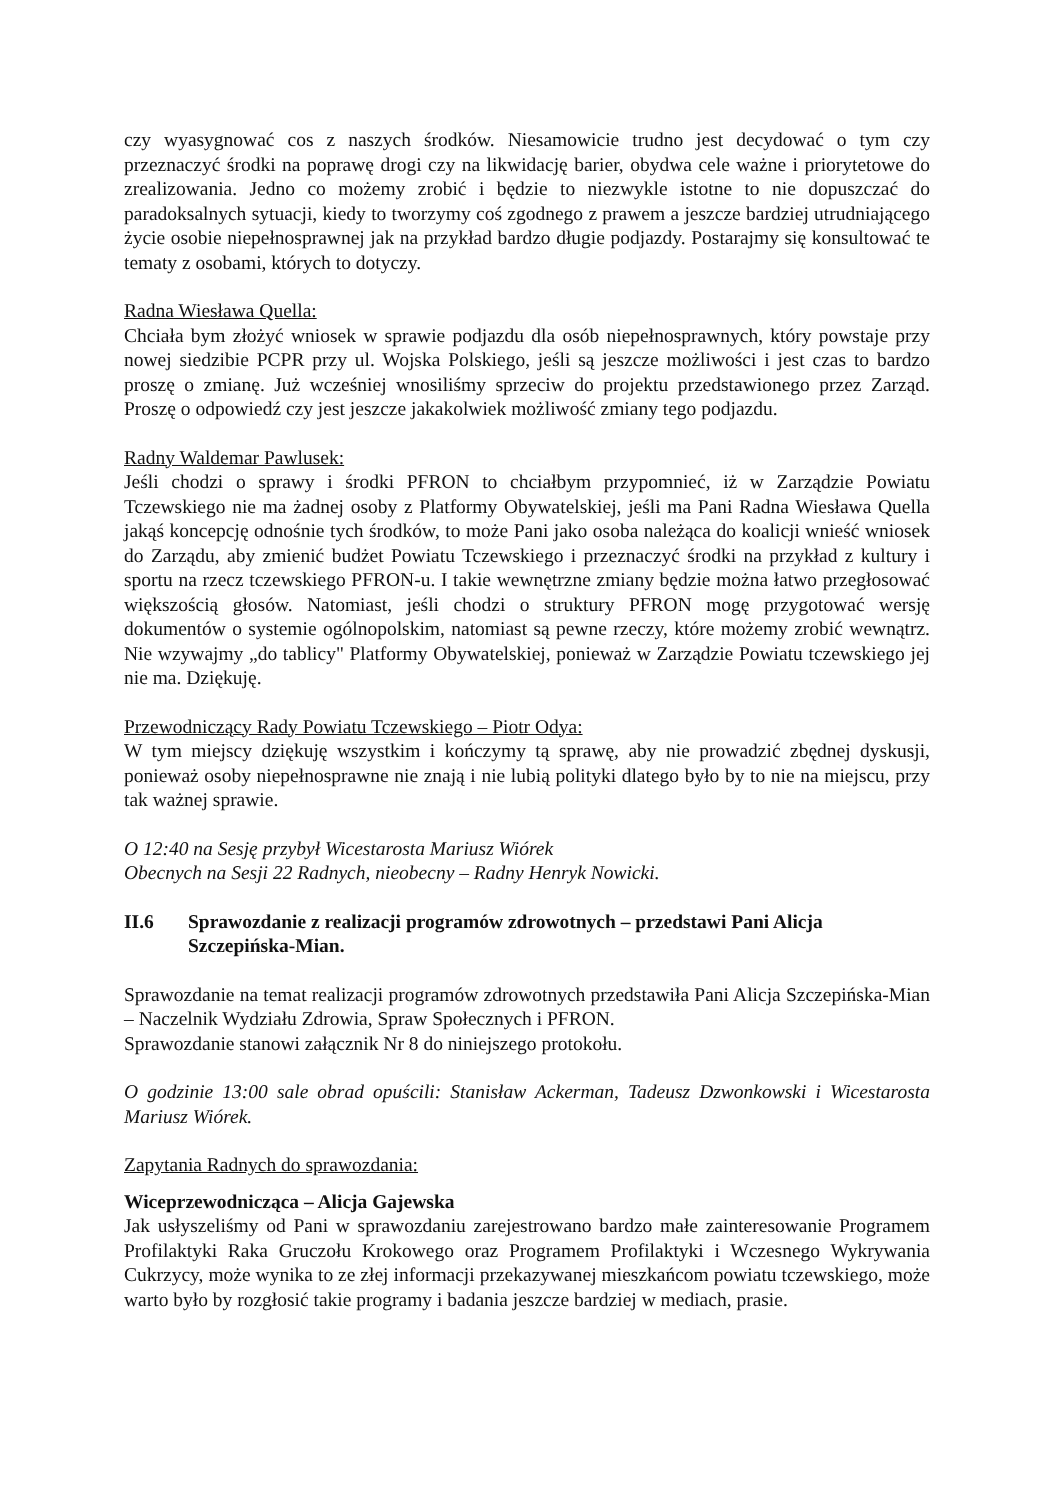czy wyasygnować cos z naszych środków. Niesamowicie trudno jest decydować o tym czy przeznaczyć środki na poprawę drogi czy na likwidację barier, obydwa cele ważne i priorytetowe do zrealizowania. Jedno co możemy zrobić i będzie to niezwykle istotne to nie dopuszczać do paradoksalnych sytuacji, kiedy to tworzymy coś zgodnego z prawem a jeszcze bardziej utrudniającego życie osobie niepełnosprawnej jak na przykład bardzo długie podjazdy. Postarajmy się konsultować te tematy z osobami, których to dotyczy.
Radna Wiesława Quella:
Chciała bym złożyć wniosek w sprawie podjazdu dla osób niepełnosprawnych, który powstaje przy nowej siedzibie PCPR przy ul. Wojska Polskiego, jeśli są jeszcze możliwości i jest czas to bardzo proszę o zmianę. Już wcześniej wnosiliśmy sprzeciw do projektu przedstawionego przez Zarząd. Proszę o odpowiedź czy jest jeszcze jakakolwiek możliwość zmiany tego podjazdu.
Radny Waldemar Pawlusek:
Jeśli chodzi o sprawy i środki PFRON to chciałbym przypomnieć, iż w Zarządzie Powiatu Tczewskiego nie ma żadnej osoby z Platformy Obywatelskiej, jeśli ma Pani Radna Wiesława Quella jakąś koncepcję odnośnie tych środków, to może Pani jako osoba należąca do koalicji wnieść wniosek do Zarządu, aby zmienić budżet Powiatu Tczewskiego i przeznaczyć środki na przykład z kultury i sportu na rzecz tczewskiego PFRON-u. I takie wewnętrzne zmiany będzie można łatwo przegłosować większością głosów. Natomiast, jeśli chodzi o struktury PFRON mogę przygotować wersję dokumentów o systemie ogólnopolskim, natomiast są pewne rzeczy, które możemy zrobić wewnątrz. Nie wzywajmy „do tablicy" Platformy Obywatelskiej, ponieważ w Zarządzie Powiatu tczewskiego jej nie ma. Dziękuję.
Przewodniczący Rady Powiatu Tczewskiego – Piotr Odya:
W tym miejscy dziękuję wszystkim i kończymy tą sprawę, aby nie prowadzić zbędnej dyskusji, ponieważ osoby niepełnosprawne nie znają i nie lubią polityki dlatego było by to nie na miejscu, przy tak ważnej sprawie.
O 12:40 na Sesję przybył Wicestarosta Mariusz Wiórek
Obecnych na Sesji 22 Radnych, nieobecny – Radny Henryk Nowicki.
II.6 Sprawozdanie z realizacji programów zdrowotnych – przedstawi Pani Alicja Szczepińska-Mian.
Sprawozdanie na temat realizacji programów zdrowotnych przedstawiła Pani Alicja Szczepińska-Mian – Naczelnik Wydziału Zdrowia, Spraw Społecznych i PFRON.
Sprawozdanie stanowi załącznik Nr 8 do niniejszego protokołu.
O godzinie 13:00 sale obrad opuścili: Stanisław Ackerman, Tadeusz Dzwonkowski i Wicestarosta Mariusz Wiórek.
Zapytania Radnych do sprawozdania:
Wiceprzewodnicząca – Alicja Gajewska
Jak usłyszeliśmy od Pani w sprawozdaniu zarejestrowano bardzo małe zainteresowanie Programem Profilaktyki Raka Gruczołu Krokowego oraz Programem Profilaktyki i Wczesnego Wykrywania Cukrzycy, może wynika to ze złej informacji przekazywanej mieszkańcom powiatu tczewskiego, może warto było by rozgłosić takie programy i badania jeszcze bardziej w mediach, prasie.